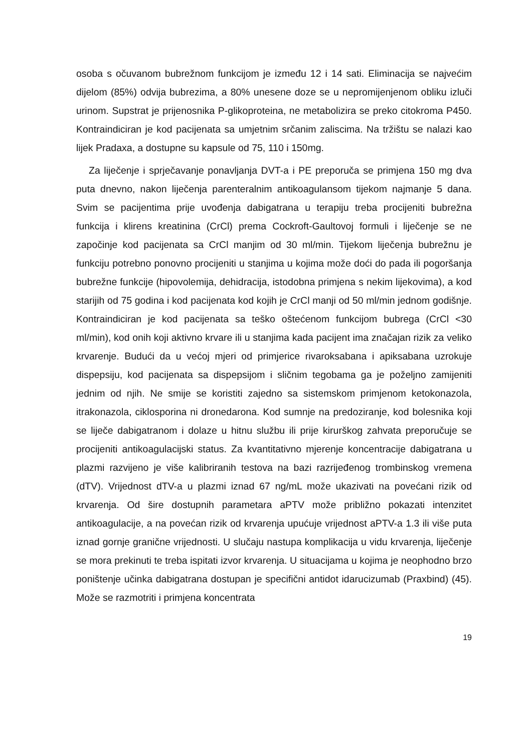osoba s očuvanom bubrežnom funkcijom je između 12 i 14 sati. Eliminacija se najvećim dijelom (85%) odvija bubrezima, a 80% unesene doze se u nepromijenjenom obliku izluči urinom. Supstrat je prijenosnika P-glikoproteina, ne metabolizira se preko citokroma P450. Kontraindiciran je kod pacijenata sa umjetnim srčanim zaliscima. Na tržištu se nalazi kao lijek Pradaxa, a dostupne su kapsule od 75, 110 i 150mg.
Za liječenje i sprječavanje ponavljanja DVT-a i PE preporuča se primjena 150 mg dva puta dnevno, nakon liječenja parenteralnim antikoagulansom tijekom najmanje 5 dana. Svim se pacijentima prije uvođenja dabigatrana u terapiju treba procijeniti bubrežna funkcija i klirens kreatinina (CrCl) prema Cockroft-Gaultovoj formuli i liječenje se ne započinje kod pacijenata sa CrCl manjim od 30 ml/min. Tijekom liječenja bubrežnu je funkciju potrebno ponovno procijeniti u stanjima u kojima može doći do pada ili pogoršanja bubrežne funkcije (hipovolemija, dehidracija, istodobna primjena s nekim lijekovima), a kod starijih od 75 godina i kod pacijenata kod kojih je CrCl manji od 50 ml/min jednom godišnje. Kontraindiciran je kod pacijenata sa teško oštećenom funkcijom bubrega (CrCl <30 ml/min), kod onih koji aktivno krvare ili u stanjima kada pacijent ima značajan rizik za veliko krvarenje. Budući da u većoj mjeri od primjerice rivaroksabana i apiksabana uzrokuje dispepsiju, kod pacijenata sa dispepsijom i sličnim tegobama ga je poželjno zamijeniti jednim od njih. Ne smije se koristiti zajedno sa sistemskom primjenom ketokonazola, itrakonazola, ciklosporina ni dronedarona. Kod sumnje na predoziranje, kod bolesnika koji se liječe dabigatranom i dolaze u hitnu službu ili prije kirurškog zahvata preporučuje se procijeniti antikoagulacijski status. Za kvantitativno mjerenje koncentracije dabigatrana u plazmi razvijeno je više kalibriranih testova na bazi razrijeđenog trombinskog vremena (dTV). Vrijednost dTV-a u plazmi iznad 67 ng/mL može ukazivati na povećani rizik od krvarenja. Od šire dostupnih parametara aPTV može približno pokazati intenzitet antikoagulacije, a na povećan rizik od krvarenja upućuje vrijednost aPTV-a 1.3 ili više puta iznad gornje granične vrijednosti. U slučaju nastupa komplikacija u vidu krvarenja, liječenje se mora prekinuti te treba ispitati izvor krvarenja. U situacijama u kojima je neophodno brzo poništenje učinka dabigatrana dostupan je specifični antidot idarucizumab (Praxbind) (45). Može se razmotriti i primjena koncentrata
19